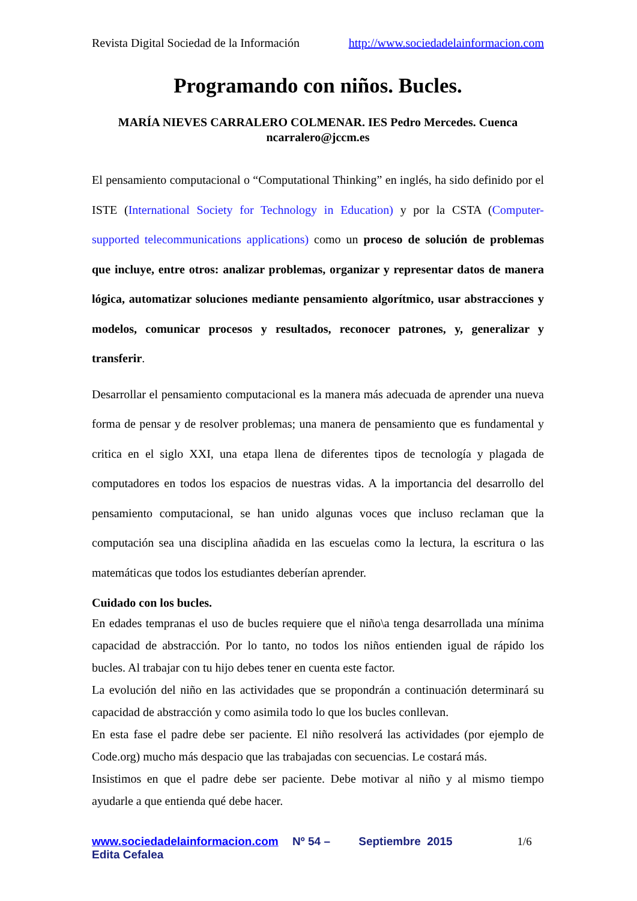Revista Digital Sociedad de la Información http://www.sociedadelainformacion.com
Programando con niños. Bucles.
MARÍA NIEVES CARRALERO COLMENAR. IES Pedro Mercedes. Cuenca
ncarralero@jccm.es
El pensamiento computacional o “Computational Thinking” en inglés, ha sido definido por el ISTE (International Society for Technology in Education) y por la CSTA (Computer-supported telecommunications applications) como un proceso de solución de problemas que incluye, entre otros: analizar problemas, organizar y representar datos de manera lógica, automatizar soluciones mediante pensamiento algorítmico, usar abstracciones y modelos, comunicar procesos y resultados, reconocer patrones, y, generalizar y transferir.
Desarrollar el pensamiento computacional es la manera más adecuada de aprender una nueva forma de pensar y de resolver problemas; una manera de pensamiento que es fundamental y critica en el siglo XXI, una etapa llena de diferentes tipos de tecnología y plagada de computadores en todos los espacios de nuestras vidas. A la importancia del desarrollo del pensamiento computacional, se han unido algunas voces que incluso reclaman que la computación sea una disciplina añadida en las escuelas como la lectura, la escritura o las matemáticas que todos los estudiantes deberían aprender.
Cuidado con los bucles.
En edades tempranas el uso de bucles requiere que el niño\a tenga desarrollada una mínima capacidad de abstracción. Por lo tanto, no todos los niños entienden igual de rápido los bucles. Al trabajar con tu hijo debes tener en cuenta este factor.
La evolución del niño en las actividades que se propondrán a continuación determinará su capacidad de abstracción y como asimila todo lo que los bucles conllevan.
En esta fase el padre debe ser paciente. El niño resolverá las actividades (por ejemplo de Code.org) mucho más despacio que las trabajadas con secuencias. Le costará más.
Insistimos en que el padre debe ser paciente. Debe motivar al niño y al mismo tiempo ayudarle a que entienda qué debe hacer.
www.sociedadelainformacion.com Nº 54 – Septiembre 2015
Edita Cefalea
1/6